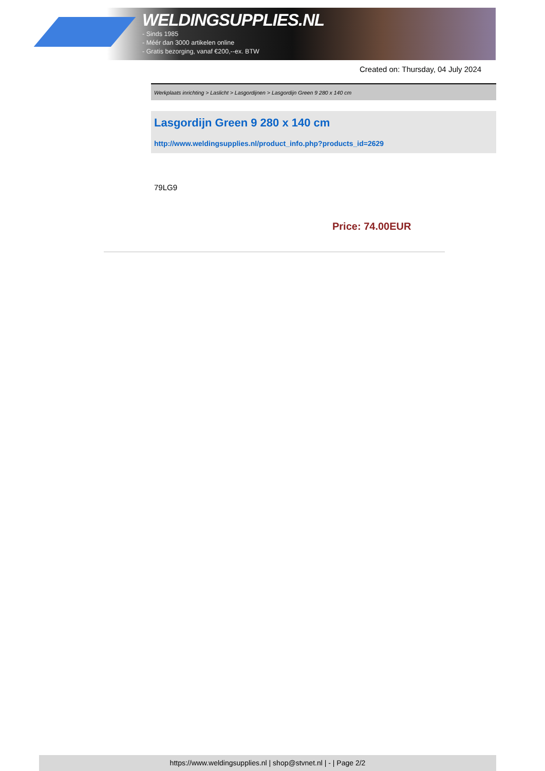WELDINGSUPPLIES.NL
- Sinds 1985
- Méér dan 3000 artikelen online
- Gratis bezorging, vanaf €200,--ex. BTW
Created on: Thursday, 04 July 2024
Werkplaats inrichting > Laslicht > Lasgordijnen > Lasgordijn Green 9 280 x 140 cm
Lasgordijn Green 9 280 x 140 cm
http://www.weldingsupplies.nl/product_info.php?products_id=2629
79LG9
Price: 74.00EUR
https://www.weldingsupplies.nl | shop@stvnet.nl | - | Page 2/2